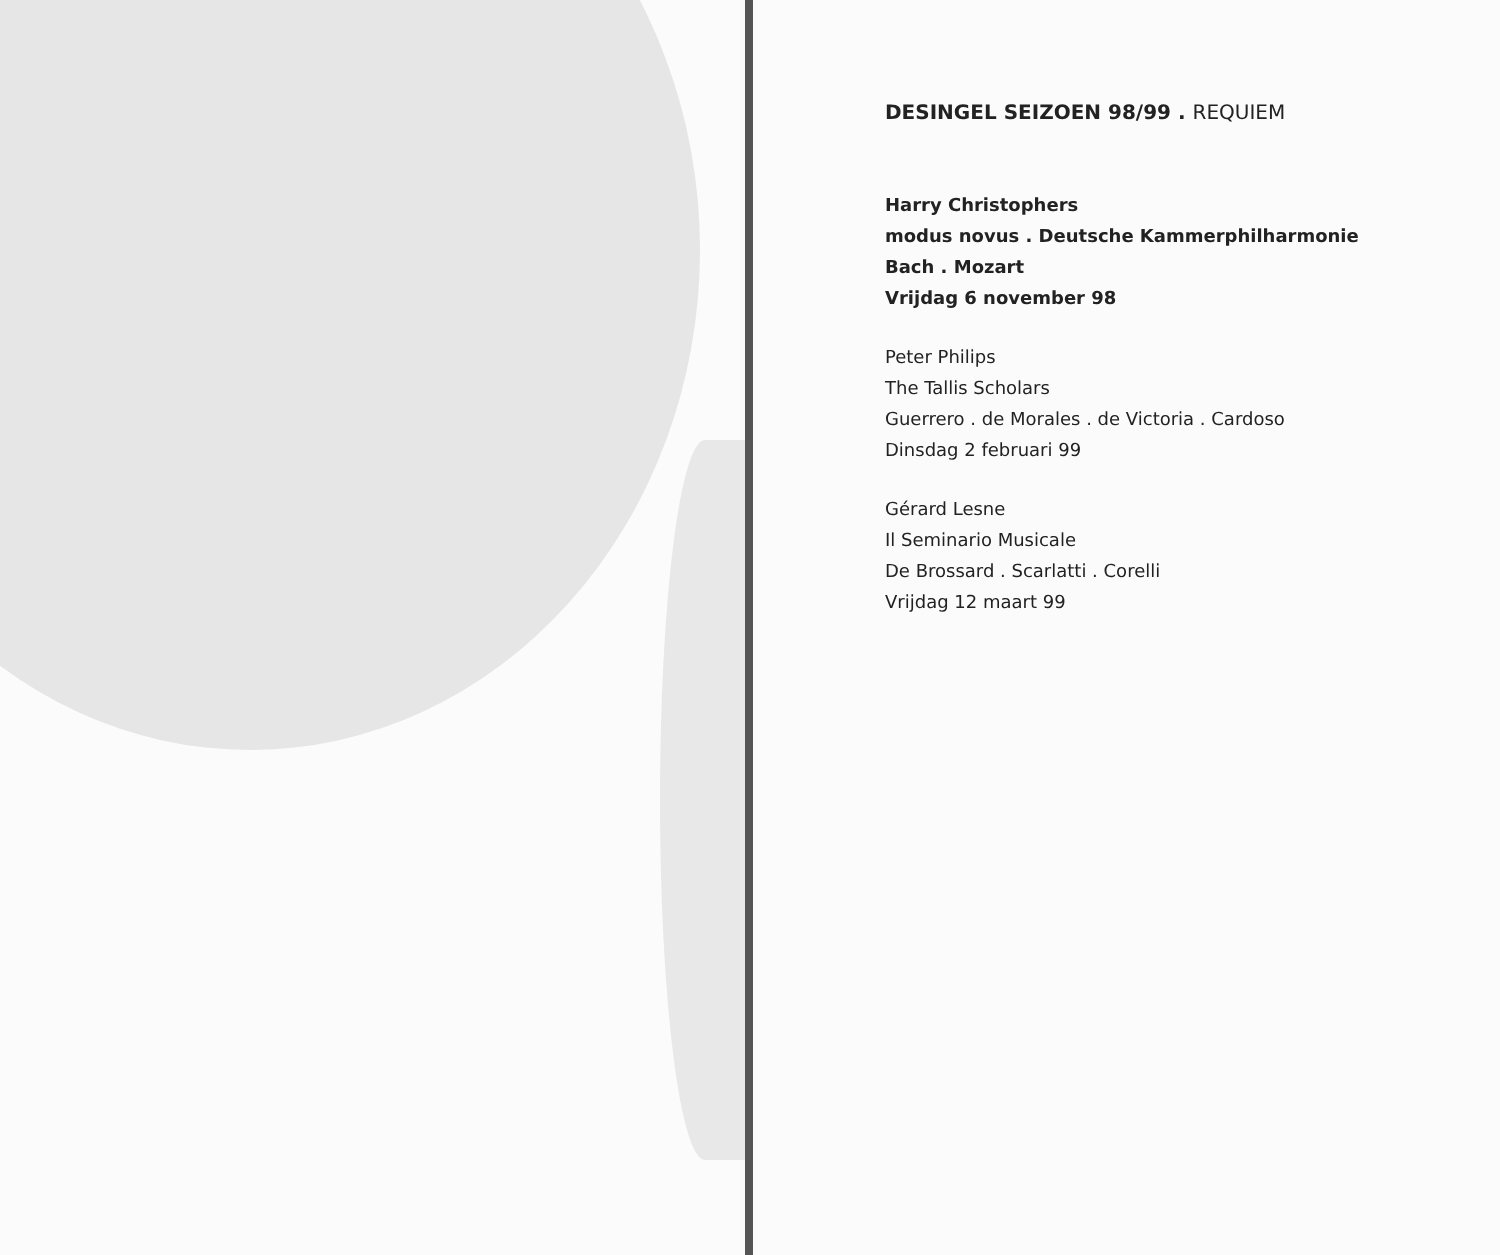DESINGEL SEIZOEN 98/99 . REQUIEM
Harry Christophers
modus novus . Deutsche Kammerphilharmonie
Bach . Mozart
Vrijdag 6 november 98
Peter Philips
The Tallis Scholars
Guerrero . de Morales . de Victoria . Cardoso
Dinsdag 2 februari 99
Gérard Lesne
Il Seminario Musicale
De Brossard . Scarlatti . Corelli
Vrijdag 12 maart 99